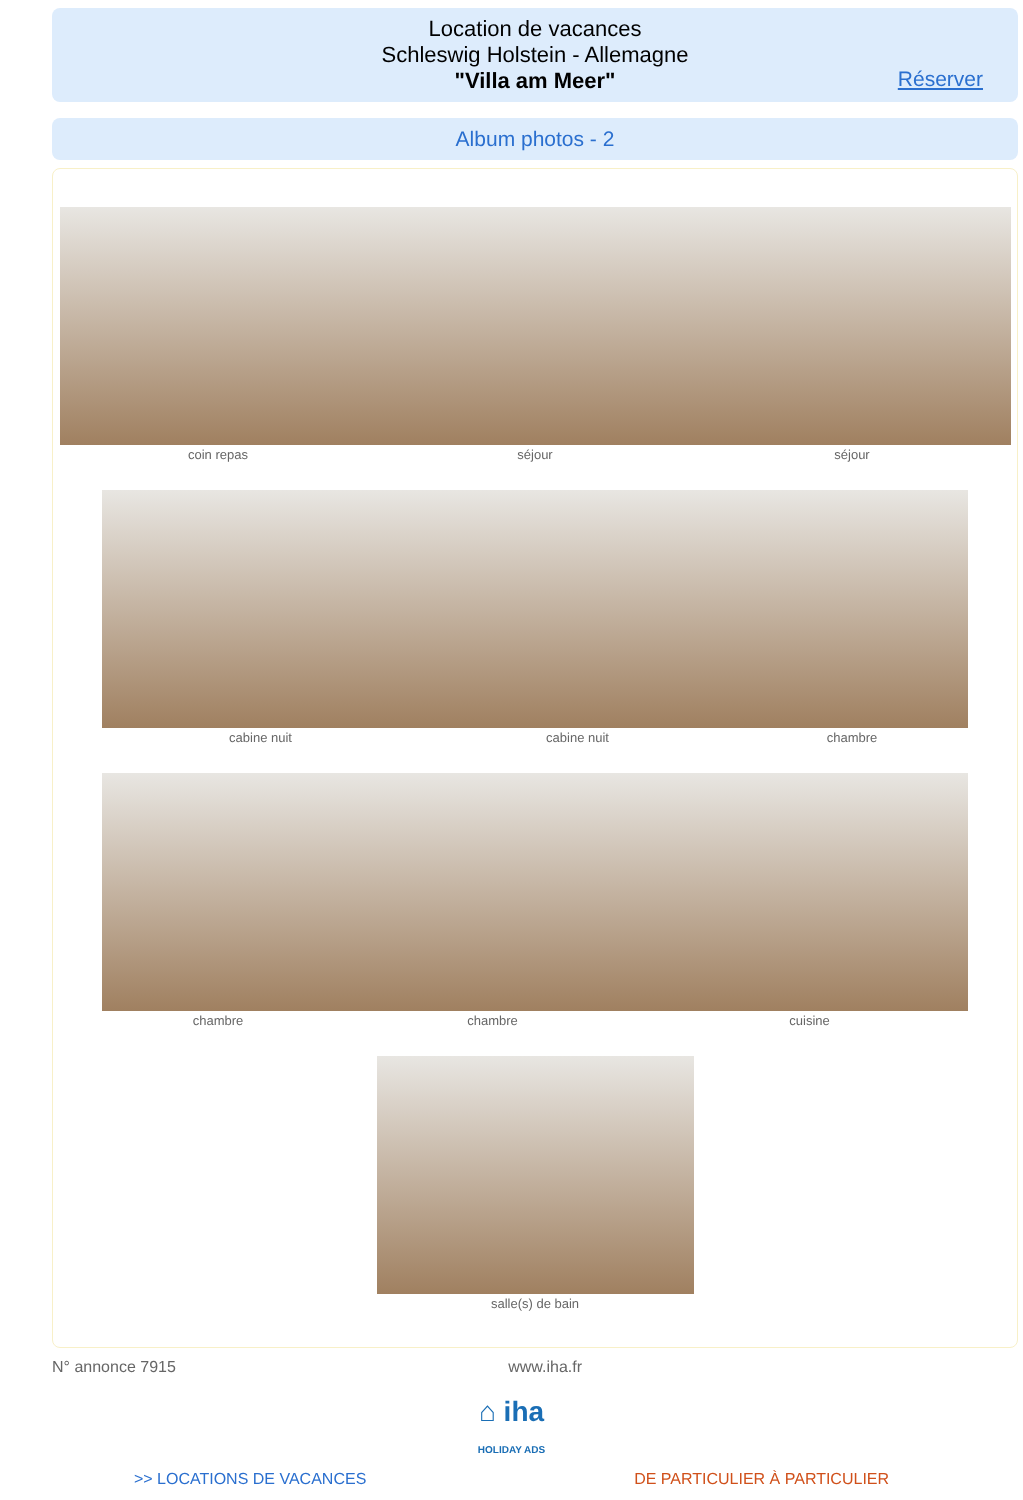Location de vacances
Schleswig Holstein - Allemagne
"Villa am Meer"
Réserver
Album photos - 2
coin repas séjour séjour
cabine nuit cabine nuit chambre
chambre chambre cuisine
salle(s) de bain
N° annonce 7915 www.iha.fr
⌂ iha
HOLIDAY ADS
>> LOCATIONS DE VACANCES DE PARTICULIER À PARTICULIER